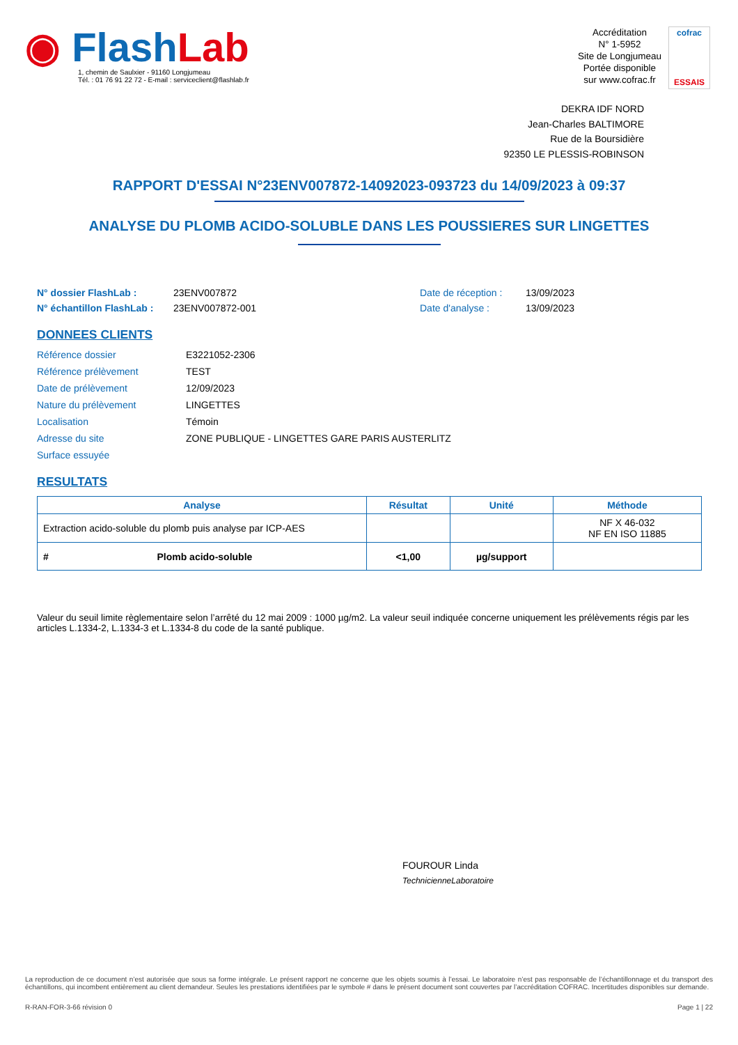◉ Flash Lab
1, chemin de Saulxier - 91160 Longjumeau
Tél. : 01 76 91 22 72 - E-mail : serviceclient@flashlab.fr
Accréditation
N° 1-5952
Site de Longjumeau
Portée disponible
sur www.cofrac.fr
cofrac
ESSAIS
DEKRA IDF NORD
Jean-Charles BALTIMORE
Rue de la Boursidière
92350 LE PLESSIS-ROBINSON
RAPPORT D'ESSAI N°23ENV007872-14092023-093723 du 14/09/2023 à 09:37
ANALYSE DU PLOMB ACIDO-SOLUBLE DANS LES POUSSIERES SUR LINGETTES
N° dossier FlashLab : 23ENV007872 Date de réception : 13/09/2023 N° échantillon FlashLab : 23ENV007872-001 Date d'analyse : 13/09/2023
DONNEES CLIENTS
Référence dossier E3221052-2306 Référence prélèvement TEST Date de prélèvement 12/09/2023 Nature du prélèvement LINGETTES Localisation Témoin Adresse du site ZONE PUBLIQUE - LINGETTES GARE PARIS AUSTERLITZ Surface essuyée
RESULTATS
| Analyse | Résultat | Unité | Méthode |
| --- | --- | --- | --- |
| Extraction acido-soluble du plomb puis analyse par ICP-AES | | | NF X 46-032 NF EN ISO 11885 |
| # Plomb acido-soluble | <1,00 | µg/support | |
Valeur du seuil limite règlementaire selon l’arrêté du 12 mai 2009 : 1000 µg/m2. La valeur seuil indiquée concerne uniquement les prélèvements régis par les articles L.1334-2, L.1334-3 et L.1334-8 du code de la santé publique.
FOUROUR Linda
TechnicienneLaboratoire
La reproduction de ce document n’est autorisée que sous sa forme intégrale. Le présent rapport ne concerne que les objets soumis à l’essai. Le laboratoire n’est pas responsable de l’échantillonnage et du transport des échantillons, qui incombent entièrement au client demandeur. Seules les prestations identifiées par le symbole # dans le présent document sont couvertes par l’accréditation COFRAC. Incertitudes disponibles sur demande.
R-RAN-FOR-3-66 révision 0 Page 1 | 22